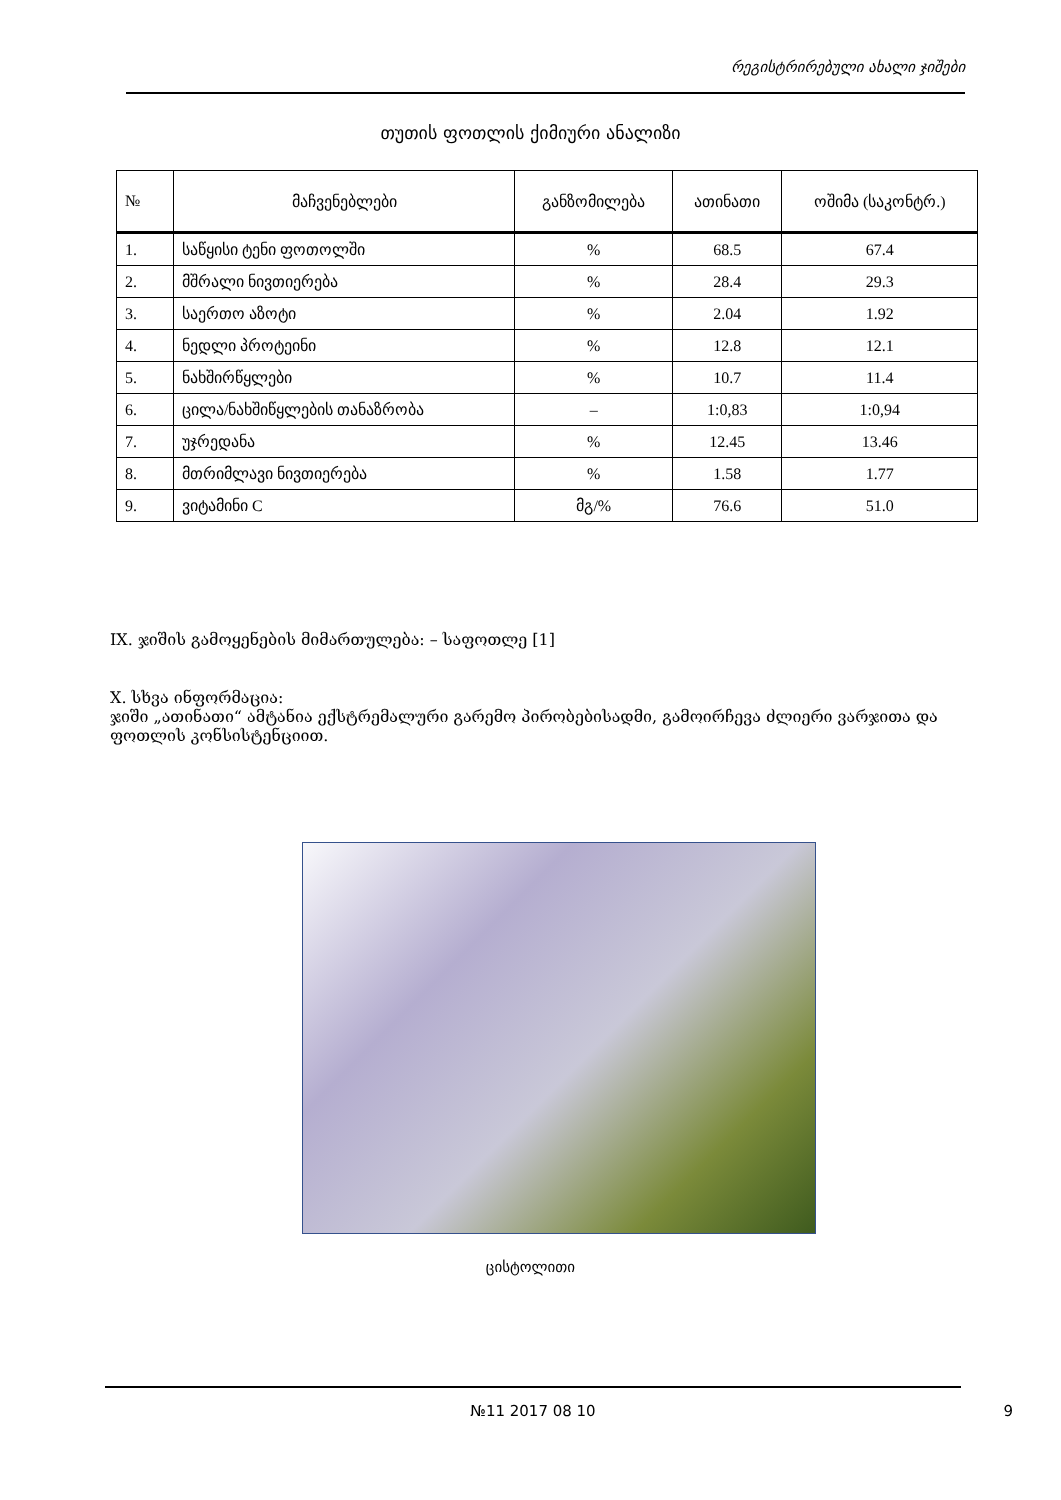რეგისტრირებული ახალი ჯიშები
თუთის ფოთლის ქიმიური ანალიზი
| № | მაჩვენებლები | განზომილება | ათინათი | ოშიმა (საკონტრ.) |
| --- | --- | --- | --- | --- |
| 1. | საწყისი ტენი ფოთოლში | % | 68.5 | 67.4 |
| 2. | მშრალი ნივთიერება | % | 28.4 | 29.3 |
| 3. | საერთო აზოტი | % | 2.04 | 1.92 |
| 4. | ნედლი პროტეინი | % | 12.8 | 12.1 |
| 5. | ნახშირწყლები | % | 10.7 | 11.4 |
| 6. | ცილა/ნახშიწყლების თანაზრობა | – | 1:0,83 | 1:0,94 |
| 7. | უჯრედანა | % | 12.45 | 13.46 |
| 8. | მთრიმლავი ნივთიერება | % | 1.58 | 1.77 |
| 9. | ვიტამინი C | მგ/% | 76.6 | 51.0 |
IX. ჯიშის გამოყენების მიმართულება: – საფოთლე [1]
X. სხვა ინფორმაცია:
ჯიში „ათინათი“ ამტანია ექსტრემალური გარემო პირობებისადმი, გამოირჩევა ძლიერი ვარჯითა და ფოთლის კონსისტენციით.
ცისტოლითი
№11 2017 08 10
9